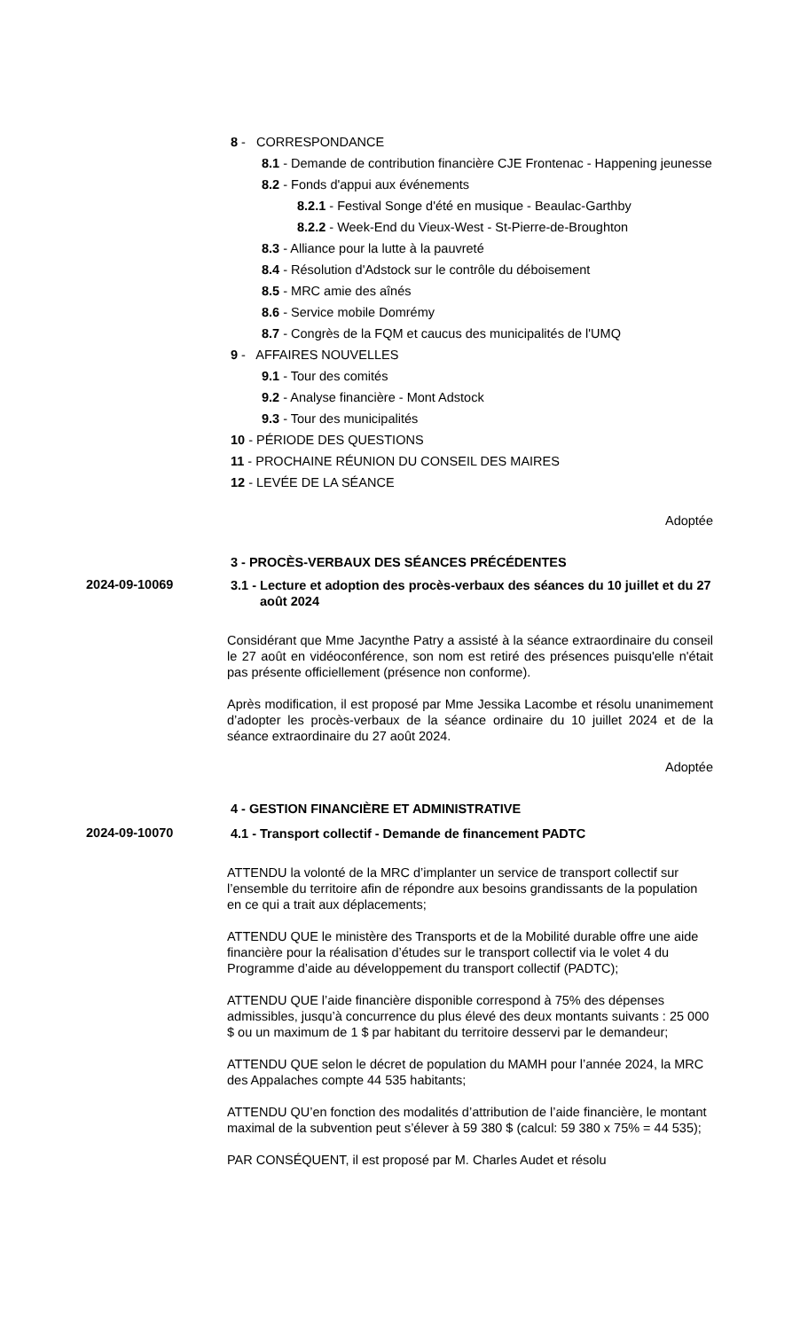8 - CORRESPONDANCE
8.1 - Demande de contribution financière CJE Frontenac - Happening jeunesse
8.2 - Fonds d'appui aux événements
8.2.1 - Festival Songe d'été en musique - Beaulac-Garthby
8.2.2 - Week-End du Vieux-West - St-Pierre-de-Broughton
8.3 - Alliance pour la lutte à la pauvreté
8.4 - Résolution d'Adstock sur le contrôle du déboisement
8.5 - MRC amie des aînés
8.6 - Service mobile Domrémy
8.7 - Congrès de la FQM et caucus des municipalités de l'UMQ
9 - AFFAIRES NOUVELLES
9.1 - Tour des comités
9.2 - Analyse financière - Mont Adstock
9.3 - Tour des municipalités
10 - PÉRIODE DES QUESTIONS
11 - PROCHAINE RÉUNION DU CONSEIL DES MAIRES
12 - LEVÉE DE LA SÉANCE
Adoptée
3 - PROCÈS-VERBAUX DES SÉANCES PRÉCÉDENTES
2024-09-10069
3.1 - Lecture et adoption des procès-verbaux des séances du 10 juillet et du 27 août 2024
Considérant que Mme Jacynthe Patry a assisté à la séance extraordinaire du conseil le 27 août en vidéoconférence, son nom est retiré des présences puisqu'elle n'était pas présente officiellement (présence non conforme).
Après modification, il est proposé par Mme Jessika Lacombe et résolu unanimement d’adopter les procès-verbaux de la séance ordinaire du 10 juillet 2024 et de la séance extraordinaire du 27 août 2024.
Adoptée
4 - GESTION FINANCIÈRE ET ADMINISTRATIVE
2024-09-10070
4.1 - Transport collectif - Demande de financement PADTC
ATTENDU la volonté de la MRC d’implanter un service de transport collectif sur l’ensemble du territoire afin de répondre aux besoins grandissants de la population en ce qui a trait aux déplacements;
ATTENDU QUE le ministère des Transports et de la Mobilité durable offre une aide financière pour la réalisation d’études sur le transport collectif via le volet 4 du Programme d’aide au développement du transport collectif (PADTC);
ATTENDU QUE l’aide financière disponible correspond à 75% des dépenses admissibles, jusqu’à concurrence du plus élevé des deux montants suivants : 25 000 $ ou un maximum de 1 $ par habitant du territoire desservi par le demandeur;
ATTENDU QUE selon le décret de population du MAMH pour l’année 2024, la MRC des Appalaches compte 44 535 habitants;
ATTENDU QU’en fonction des modalités d’attribution de l’aide financière, le montant maximal de la subvention peut s’élever à 59 380 $ (calcul: 59 380 x 75% = 44 535);
PAR CONSÉQUENT, il est proposé par M. Charles Audet et résolu